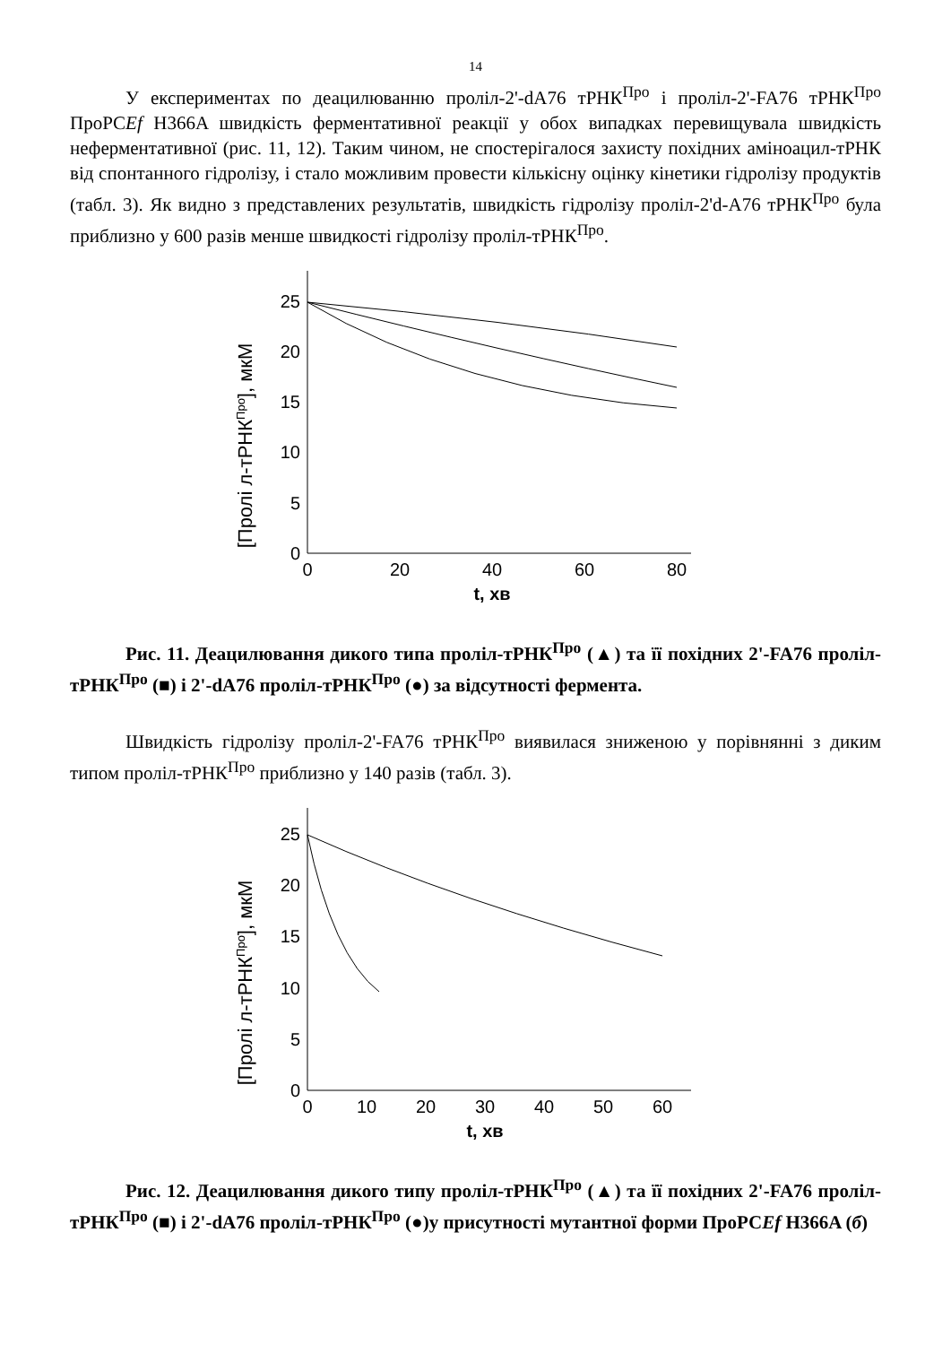14
У експериментах по деацилюванню проліл-2'-dA76 тРНК<sup>Про</sup> і проліл-2'-FA76 тРНК<sup>Про</sup> ПроРСEf H366A швидкість ферментативної реакції у обох випадках перевищувала швидкість неферментативної (рис. 11, 12). Таким чином, не спостерігалося захисту похідних аміноацил-тРНК від спонтанного гідролізу, і стало можливим провести кількісну оцінку кінетики гідролізу продуктів (табл. 3). Як видно з представлених результатів, швидкість гідролізу проліл-2'd-A76 тРНК<sup>Про</sup> була приблизно у 600 разів менше швидкості гідролізу проліл-тРНК<sup>Про</sup>.
[Пролі л-тРНКПро], мкМ
0
5
10
15
20
25
0
20
40
60
80
t, хв
Рис. 11. Деацилювання дикого типа проліл-тРНК<sup>Про</sup> (▲) та її похідних 2'-FA76 проліл-тРНК<sup>Про</sup> (■) і 2'-dA76 проліл-тРНК<sup>Про</sup> (●) за відсутності фермента.
Швидкість гідролізу проліл-2'-FA76 тРНК<sup>Про</sup> виявилася зниженою у порівнянні з диким типом проліл-тРНК<sup>Про</sup> приблизно у 140 разів (табл. 3).
[Пролі л-тРНКПро], мкМ
0
5
10
15
20
25
0
10
20
30
40
50
60
t, хв
Рис. 12. Деацилювання дикого типу проліл-тРНК<sup>Про</sup> (▲) та її похідних 2'-FA76 проліл-тРНК<sup>Про</sup> (■) і 2'-dA76 проліл-тРНК<sup>Про</sup> (●)у присутності мутантної форми ПроРСEf H366A (б)